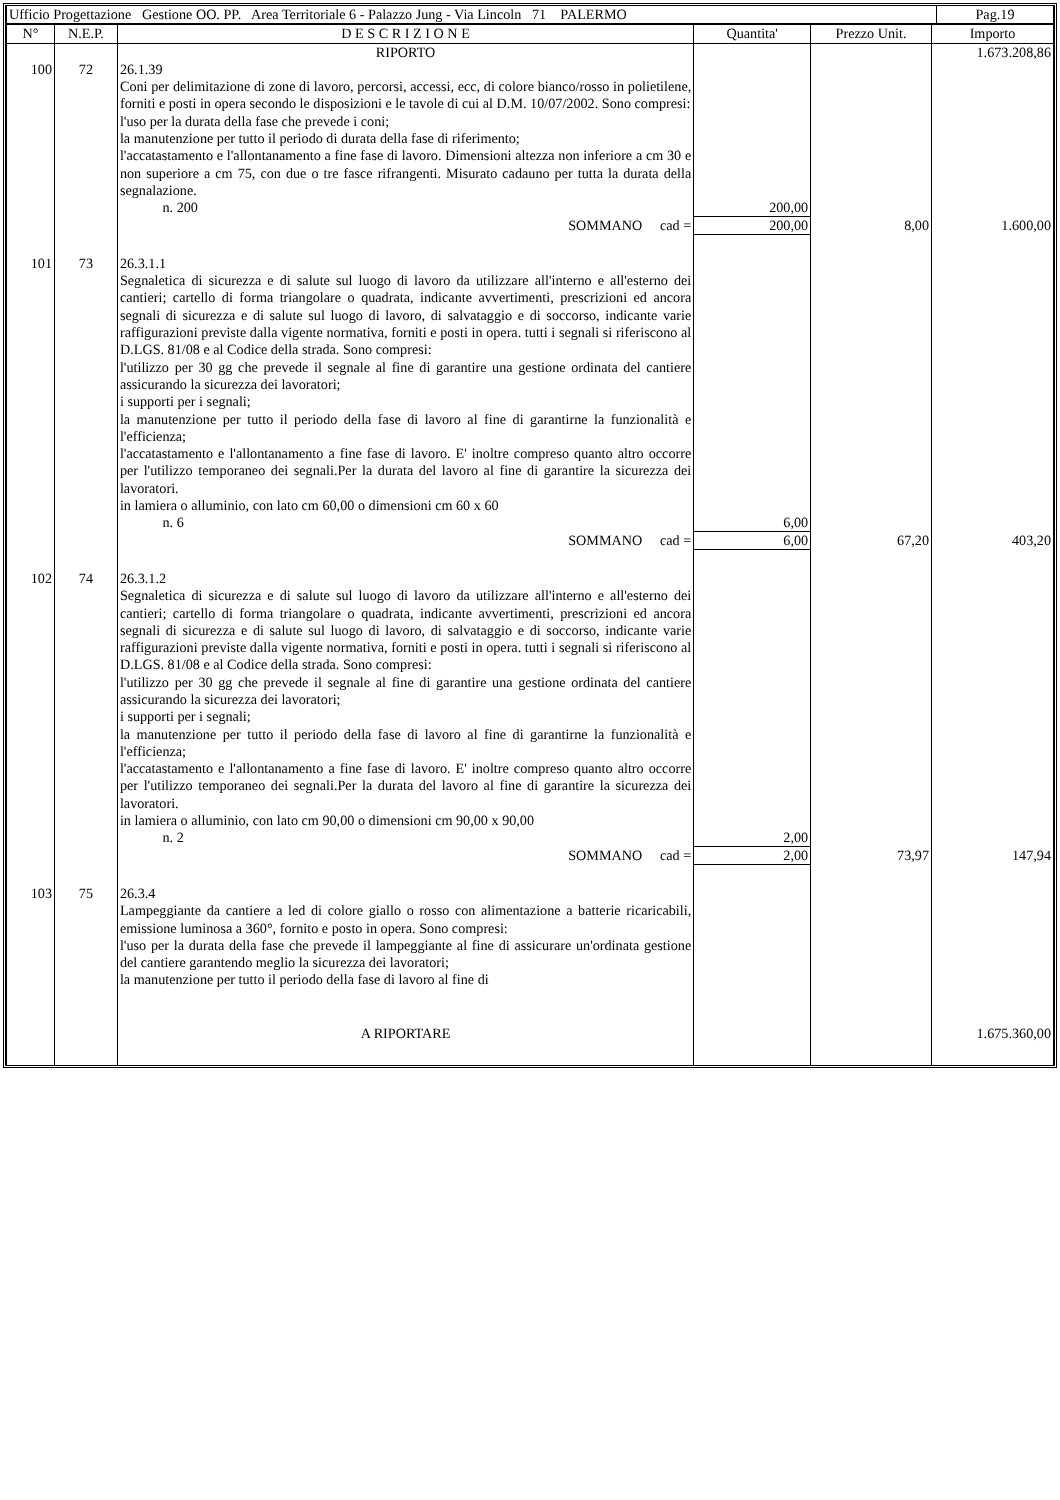| Ufficio Progettazione Gestione OO. PP. Area Territoriale 6 - Palazzo Jung - Via Lincoln 71 PALERMO | Pag.19 |
| N° | N.E.P. | D E S C R I Z I O N E | Quantita' | Prezzo Unit. | Importo |
| --- | --- | --- | --- | --- | --- |
| | | RIPORTO | | | 1.673.208,86 |
| 100 | 72 | 26.1.39 Coni per delimitazione di zone di lavoro, percorsi, accessi, ecc, di colore bianco/rosso in polietilene, forniti e posti in opera secondo le disposizioni e le tavole di cui al D.M. 10/07/2002. Sono compresi: l'uso per la durata della fase che prevede i coni; la manutenzione per tutto il periodo di durata della fase di riferimento; l'accatastamento e l'allontanamento a fine fase di lavoro. Dimensioni altezza non inferiore a cm 30 e non superiore a cm 75, con due o tre fasce rifrangenti. Misurato cadauno per tutta la durata della segnalazione. n. 200 | 200,00 | | |
| | | SOMMANO cad = | 200,00 | 8,00 | 1.600,00 |
| 101 | 73 | 26.3.1.1 Segnaletica di sicurezza e di salute sul luogo di lavoro da utilizzare all'interno e all'esterno dei cantieri; cartello di forma triangolare o quadrata, indicante avvertimenti, prescrizioni ed ancora segnali di sicurezza e di salute sul luogo di lavoro, di salvataggio e di soccorso, indicante varie raffigurazioni previste dalla vigente normativa, forniti e posti in opera. tutti i segnali si riferiscono al D.LGS. 81/08 e al Codice della strada. Sono compresi: l'utilizzo per 30 gg che prevede il segnale al fine di garantire una gestione ordinata del cantiere assicurando la sicurezza dei lavoratori; i supporti per i segnali; la manutenzione per tutto il periodo della fase di lavoro al fine di garantirne la funzionalità e l'efficienza; l'accatastamento e l'allontanamento a fine fase di lavoro. E' inoltre compreso quanto altro occorre per l'utilizzo temporaneo dei segnali.Per la durata del lavoro al fine di garantire la sicurezza dei lavoratori. in lamiera o alluminio, con lato cm 60,00 o dimensioni cm 60 x 60 n. 6 | 6,00 | | |
| | | SOMMANO cad = | 6,00 | 67,20 | 403,20 |
| 102 | 74 | 26.3.1.2 Segnaletica di sicurezza e di salute sul luogo di lavoro da utilizzare all'interno e all'esterno dei cantieri; cartello di forma triangolare o quadrata, indicante avvertimenti, prescrizioni ed ancora segnali di sicurezza e di salute sul luogo di lavoro, di salvataggio e di soccorso, indicante varie raffigurazioni previste dalla vigente normativa, forniti e posti in opera. tutti i segnali si riferiscono al D.LGS. 81/08 e al Codice della strada. Sono compresi: l'utilizzo per 30 gg che prevede il segnale al fine di garantire una gestione ordinata del cantiere assicurando la sicurezza dei lavoratori; i supporti per i segnali; la manutenzione per tutto il periodo della fase di lavoro al fine di garantirne la funzionalità e l'efficienza; l'accatastamento e l'allontanamento a fine fase di lavoro. E' inoltre compreso quanto altro occorre per l'utilizzo temporaneo dei segnali.Per la durata del lavoro al fine di garantire la sicurezza dei lavoratori. in lamiera o alluminio, con lato cm 90,00 o dimensioni cm 90,00 x 90,00 n. 2 | 2,00 | | |
| | | SOMMANO cad = | 2,00 | 73,97 | 147,94 |
| 103 | 75 | 26.3.4 Lampeggiante da cantiere a led di colore giallo o rosso con alimentazione a batterie ricaricabili, emissione luminosa a 360°, fornito e posto in opera. Sono compresi: l'uso per la durata della fase che prevede il lampeggiante al fine di assicurare un'ordinata gestione del cantiere garantendo meglio la sicurezza dei lavoratori; la manutenzione per tutto il periodo della fase di lavoro al fine di | | | |
| | | A RIPORTARE | | | 1.675.360,00 |